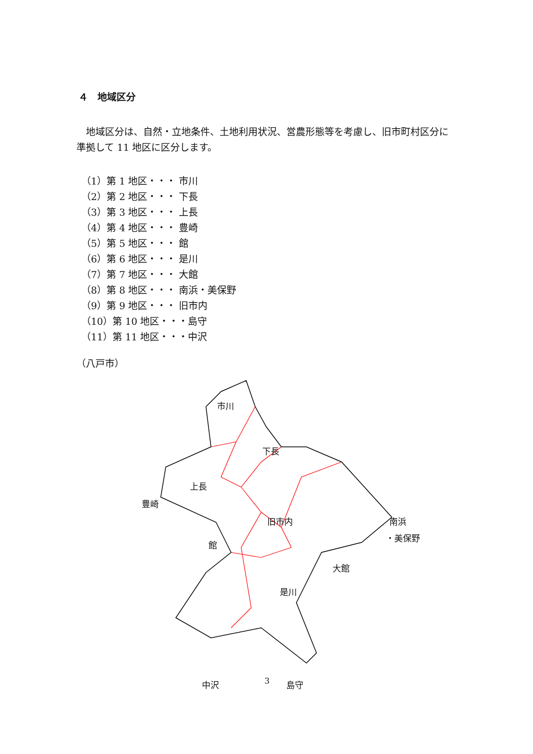４　地域区分
　地域区分は、自然・立地条件、土地利用状況、営農形態等を考慮し、旧市町村区分に準拠して 11 地区に区分します。
（1）第 1 地区・・・ 市川
（2）第 2 地区・・・ 下長
（3）第 3 地区・・・ 上長
（4）第 4 地区・・・ 豊崎
（5）第 5 地区・・・ 館
（6）第 6 地区・・・ 是川
（7）第 7 地区・・・ 大館
（8）第 8 地区・・・ 南浜・美保野
（9）第 9 地区・・・ 旧市内
（10）第 10 地区・・・島守
（11）第 11 地区・・・中沢
（八戸市）
市川
下長
上長
豊崎
旧市内 南浜
・美保野
館
大館
是川
中沢 島守
3